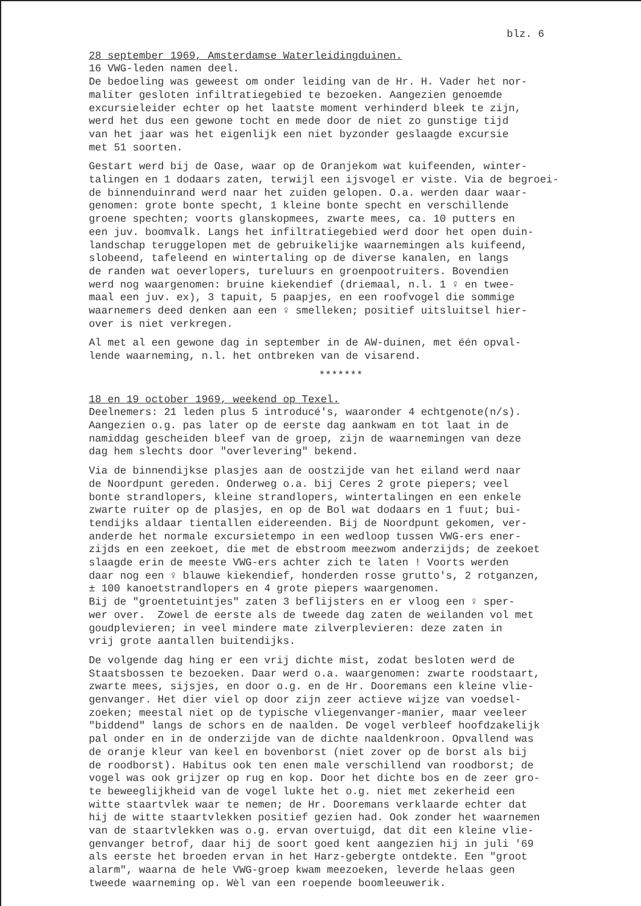blz. 6
28 september 1969, Amsterdamse Waterleidingduinen. 16 VWG-leden namen deel. De bedoeling was geweest om onder leiding van de Hr. H. Vader het nor- maliter gesloten infiltratiegebied te bezoeken. Aangezien genoemde excursieleider echter op het laatste moment verhinderd bleek te zijn, werd het dus een gewone tocht en mede door de niet zo gunstige tijd van het jaar was het eigenlijk een niet byzonder geslaagde excursie met 51 soorten.
Gestart werd bij de Oase, waar op de Oranjekom wat kuifeenden, winter- talingen en 1 dodaars zaten, terwijl een ijsvogel er viste. Via de begroei- de binnenduinrand werd naar het zuiden gelopen. O.a. werden daar waar- genomen: grote bonte specht, 1 kleine bonte specht en verschillende groene spechten; voorts glanskopmees, zwarte mees, ca. 10 putters en een juv. boomvalk. Langs het infiltratiegebied werd door het open duin- landschap teruggelopen met de gebruikelijke waarnemingen als kuifeend, slobeend, tafeleend en wintertaling op de diverse kanalen, en langs de randen wat oeverlopers, tureluurs en groenpootruiters. Bovendien werd nog waargenomen: bruine kiekendief (driemaal, n.l. 1 ♀ en twee- maal een juv. ex), 3 tapuit, 5 paapjes, en een roofvogel die sommige waarnemers deed denken aan een ♀ smelleken; positief uitsluitsel hier- over is niet verkregen.
Al met al een gewone dag in september in de AW-duinen, met één opval- lende waarneming, n.l. het ontbreken van de visarend.
*******
18 en 19 october 1969, weekend op Texel. Deelnemers: 21 leden plus 5 introducé's, waaronder 4 echtgenote(n/s). Aangezien o.g. pas later op de eerste dag aankwam en tot laat in de namiddag gescheiden bleef van de groep, zijn de waarnemingen van deze dag hem slechts door "overlevering" bekend.
Via de binnendijkse plasjes aan de oostzijde van het eiland werd naar de Noordpunt gereden. Onderweg o.a. bij Ceres 2 grote piepers; veel bonte strandlopers, kleine strandlopers, wintertalingen en een enkele zwarte ruiter op de plasjes, en op de Bol wat dodaars en 1 fuut; bui- tendijks aldaar tientallen eidereenden. Bij de Noordpunt gekomen, ver- anderde het normale excursietempo in een wedloop tussen VWG-ers ener- zijds en een zeekoet, die met de ebstroom meezwom anderzijds; de zeekoet slaagde erin de meeste VWG-ers achter zich te laten ! Voorts werden daar nog een ♀ blauwe kiekendief, honderden rosse grutto's, 2 rotganzen, ± 100 kanoetstrandlopers en 4 grote piepers waargenomen. Bij de "groentetuintjes" zaten 3 beflijsters en er vloog een ♀ sper- wer over. Zowel de eerste als de tweede dag zaten de weilanden vol met goudplevieren; in veel mindere mate zilverplevieren: deze zaten in vrij grote aantallen buitendijks.
De volgende dag hing er een vrij dichte mist, zodat besloten werd de Staatsbossen te bezoeken. Daar werd o.a. waargenomen: zwarte roodstaart, zwarte mees, sijsjes, en door o.g. en de Hr. Dooremans een kleine vlie- genvanger. Het dier viel op door zijn zeer actieve wijze van voedsel- zoeken; meestal niet op de typische vliegenvanger-manier, maar veeleer "biddend" langs de schors en de naalden. De vogel verbleef hoofdzakelijk pal onder en in de onderzijde van de dichte naaldenkroon. Opvallend was de oranje kleur van keel en bovenborst (niet zover op de borst als bij de roodborst). Habitus ook ten enen male verschillend van roodborst; de vogel was ook grijzer op rug en kop. Door het dichte bos en de zeer gro- te beweeglijkheid van de vogel lukte het o.g. niet met zekerheid een witte staartvlek waar te nemen; de Hr. Dooremans verklaarde echter dat hij de witte staartvlekken positief gezien had. Ook zonder het waarnemen van de staartvlekken was o.g. ervan overtuigd, dat dit een kleine vlie- genvanger betrof, daar hij de soort goed kent aangezien hij in juli '69 als eerste het broeden ervan in het Harz-gebergte ontdekte. Een "groot alarm", waarna de hele VWG-groep kwam meezoeken, leverde helaas geen tweede waarneming op. Wèl van een roepende boomleeuwerik.